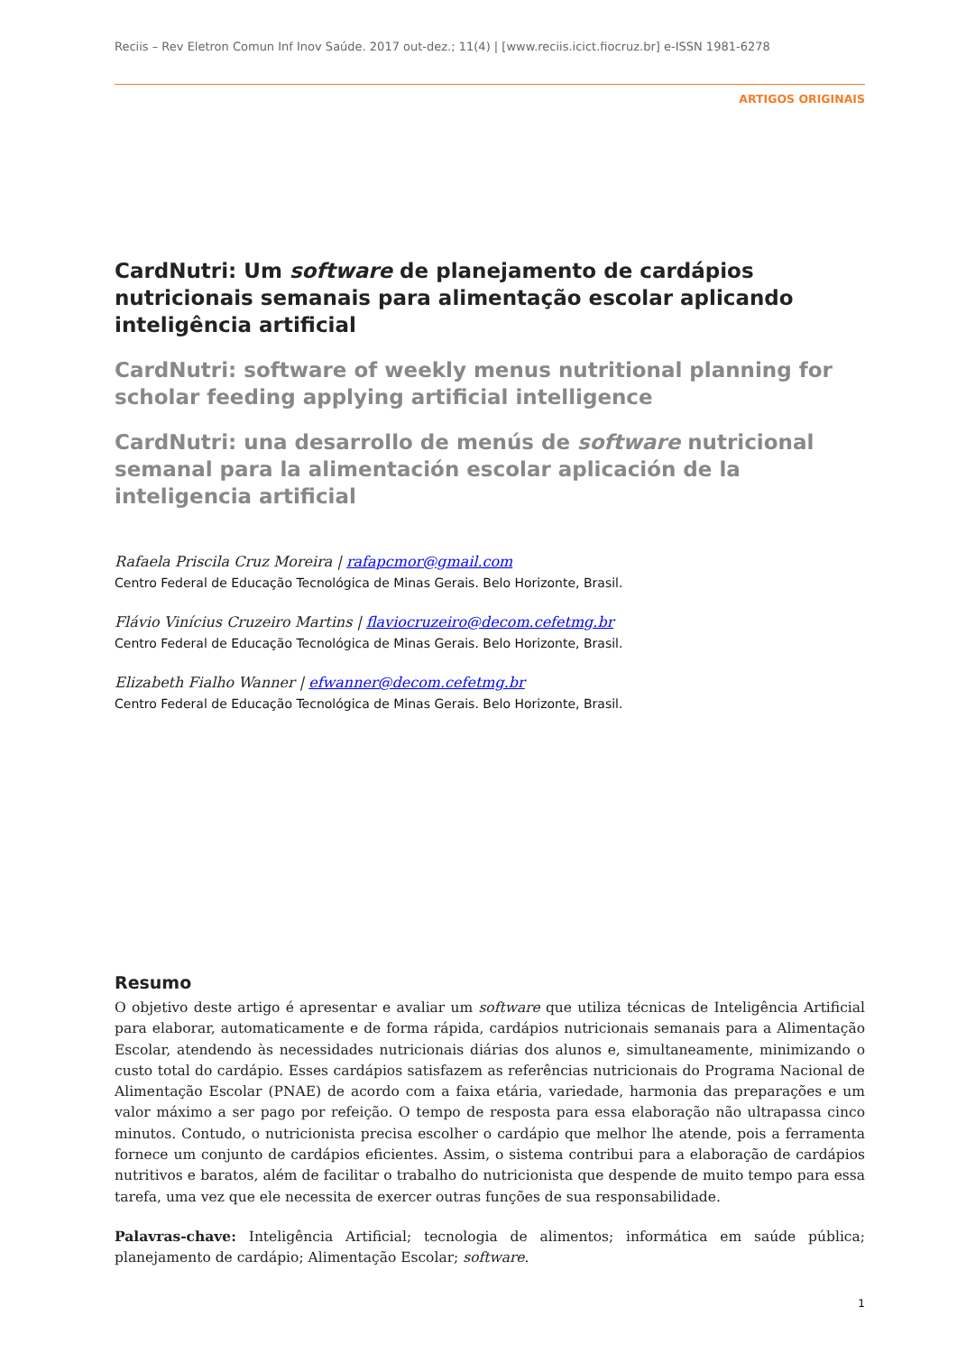Reciis – Rev Eletron Comun Inf Inov Saúde. 2017 out-dez.; 11(4) | [www.reciis.icict.fiocruz.br] e-ISSN 1981-6278
ARTIGOS ORIGINAIS
CardNutri: Um software de planejamento de cardápios nutricionais semanais para alimentação escolar aplicando inteligência artificial
CardNutri: software of weekly menus nutritional planning for scholar feeding applying artificial intelligence
CardNutri: una desarrollo de menús de software nutricional semanal para la alimentación escolar aplicación de la inteligencia artificial
Rafaela Priscila Cruz Moreira | rafapcmor@gmail.com
Centro Federal de Educação Tecnológica de Minas Gerais. Belo Horizonte, Brasil.
Flávio Vinícius Cruzeiro Martins | flaviocruzeiro@decom.cefetmg.br
Centro Federal de Educação Tecnológica de Minas Gerais. Belo Horizonte, Brasil.
Elizabeth Fialho Wanner | efwanner@decom.cefetmg.br
Centro Federal de Educação Tecnológica de Minas Gerais. Belo Horizonte, Brasil.
Resumo
O objetivo deste artigo é apresentar e avaliar um software que utiliza técnicas de Inteligência Artificial para elaborar, automaticamente e de forma rápida, cardápios nutricionais semanais para a Alimentação Escolar, atendendo às necessidades nutricionais diárias dos alunos e, simultaneamente, minimizando o custo total do cardápio. Esses cardápios satisfazem as referências nutricionais do Programa Nacional de Alimentação Escolar (PNAE) de acordo com a faixa etária, variedade, harmonia das preparações e um valor máximo a ser pago por refeição. O tempo de resposta para essa elaboração não ultrapassa cinco minutos. Contudo, o nutricionista precisa escolher o cardápio que melhor lhe atende, pois a ferramenta fornece um conjunto de cardápios eficientes. Assim, o sistema contribui para a elaboração de cardápios nutritivos e baratos, além de facilitar o trabalho do nutricionista que despende de muito tempo para essa tarefa, uma vez que ele necessita de exercer outras funções de sua responsabilidade.
Palavras-chave: Inteligência Artificial; tecnologia de alimentos; informática em saúde pública; planejamento de cardápio; Alimentação Escolar; software.
1